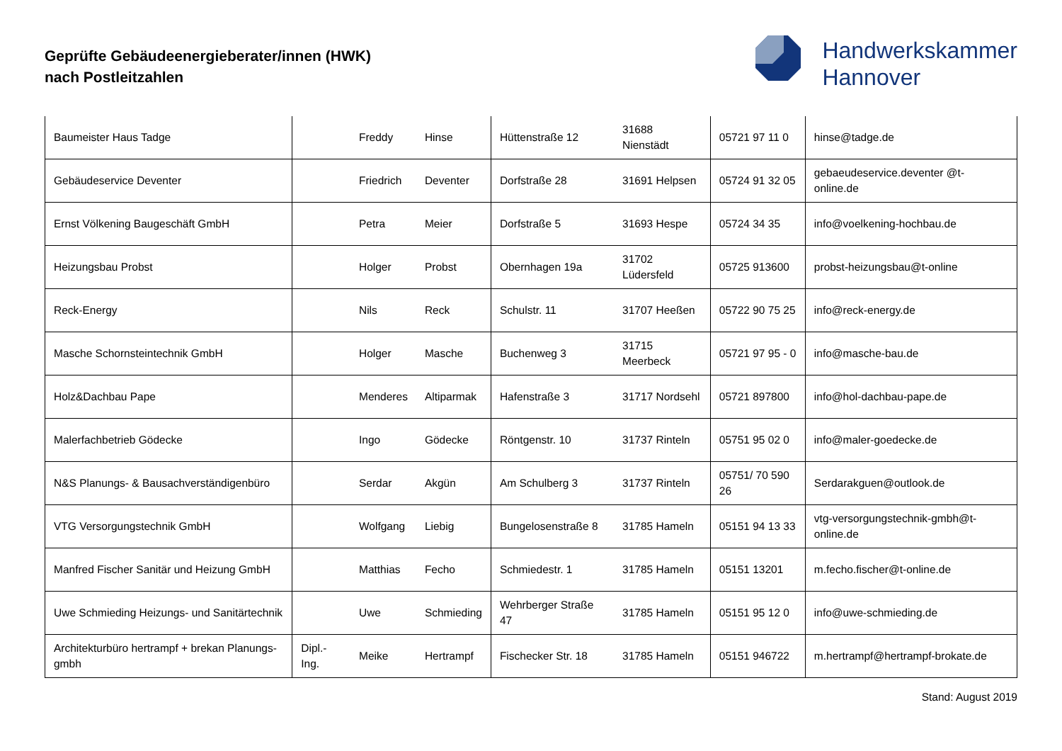Geprüfte Gebäudeenergieberater/innen (HWK)
nach Postleitzahlen
Handwerkskammer
Hannover
| Baumeister Haus Tadge | | Freddy | Hinse | Hüttenstraße 12 | 31688 Nienstädt | 05721 97 11 0 | hinse@tadge.de |
| Gebäudeservice Deventer | | Friedrich | Deventer | Dorfstraße 28 | 31691 Helpsen | 05724 91 32 05 | gebaeudeservice.deventer @t-online.de |
| Ernst Völkening Baugeschäft GmbH | | Petra | Meier | Dorfstraße 5 | 31693 Hespe | 05724 34 35 | info@voelkening-hochbau.de |
| Heizungsbau Probst | | Holger | Probst | Obernhagen 19a | 31702 Lüdersfeld | 05725 913600 | probst-heizungsbau@t-online |
| Reck-Energy | | Nils | Reck | Schulstr. 11 | 31707 Heeßen | 05722 90 75 25 | info@reck-energy.de |
| Masche Schornsteintechnik GmbH | | Holger | Masche | Buchenweg 3 | 31715 Meerbeck | 05721 97 95 - 0 | info@masche-bau.de |
| Holz&Dachbau Pape | | Menderes | Altiparmak | Hafenstraße 3 | 31717 Nordsehl | 05721 897800 | info@hol-dachbau-pape.de |
| Malerfachbetrieb Gödecke | | Ingo | Gödecke | Röntgenstr. 10 | 31737 Rinteln | 05751 95 02 0 | info@maler-goedecke.de |
| N&S Planungs- & Bausachverständigenbüro | | Serdar | Akgün | Am Schulberg 3 | 31737 Rinteln | 05751/ 70 590 26 | Serdarakguen@outlook.de |
| VTG Versorgungstechnik GmbH | | Wolfgang | Liebig | Bungelosenstraße 8 | 31785 Hameln | 05151 94 13 33 | vtg-versorgungstechnik-gmbh@t-online.de |
| Manfred Fischer Sanitär und Heizung GmbH | | Matthias | Fecho | Schmiedestr. 1 | 31785 Hameln | 05151 13201 | m.fecho.fischer@t-online.de |
| Uwe Schmieding Heizungs- und Sanitärtechnik | | Uwe | Schmieding | Wehrberger Straße 47 | 31785 Hameln | 05151 95 12 0 | info@uwe-schmieding.de |
| Architekturbüro hertrampf + brekan Planungs-gmbh | Dipl.-Ing. | Meike | Hertrampf | Fischecker Str. 18 | 31785 Hameln | 05151 946722 | m.hertrampf@hertrampf-brokate.de |
Stand: August 2019